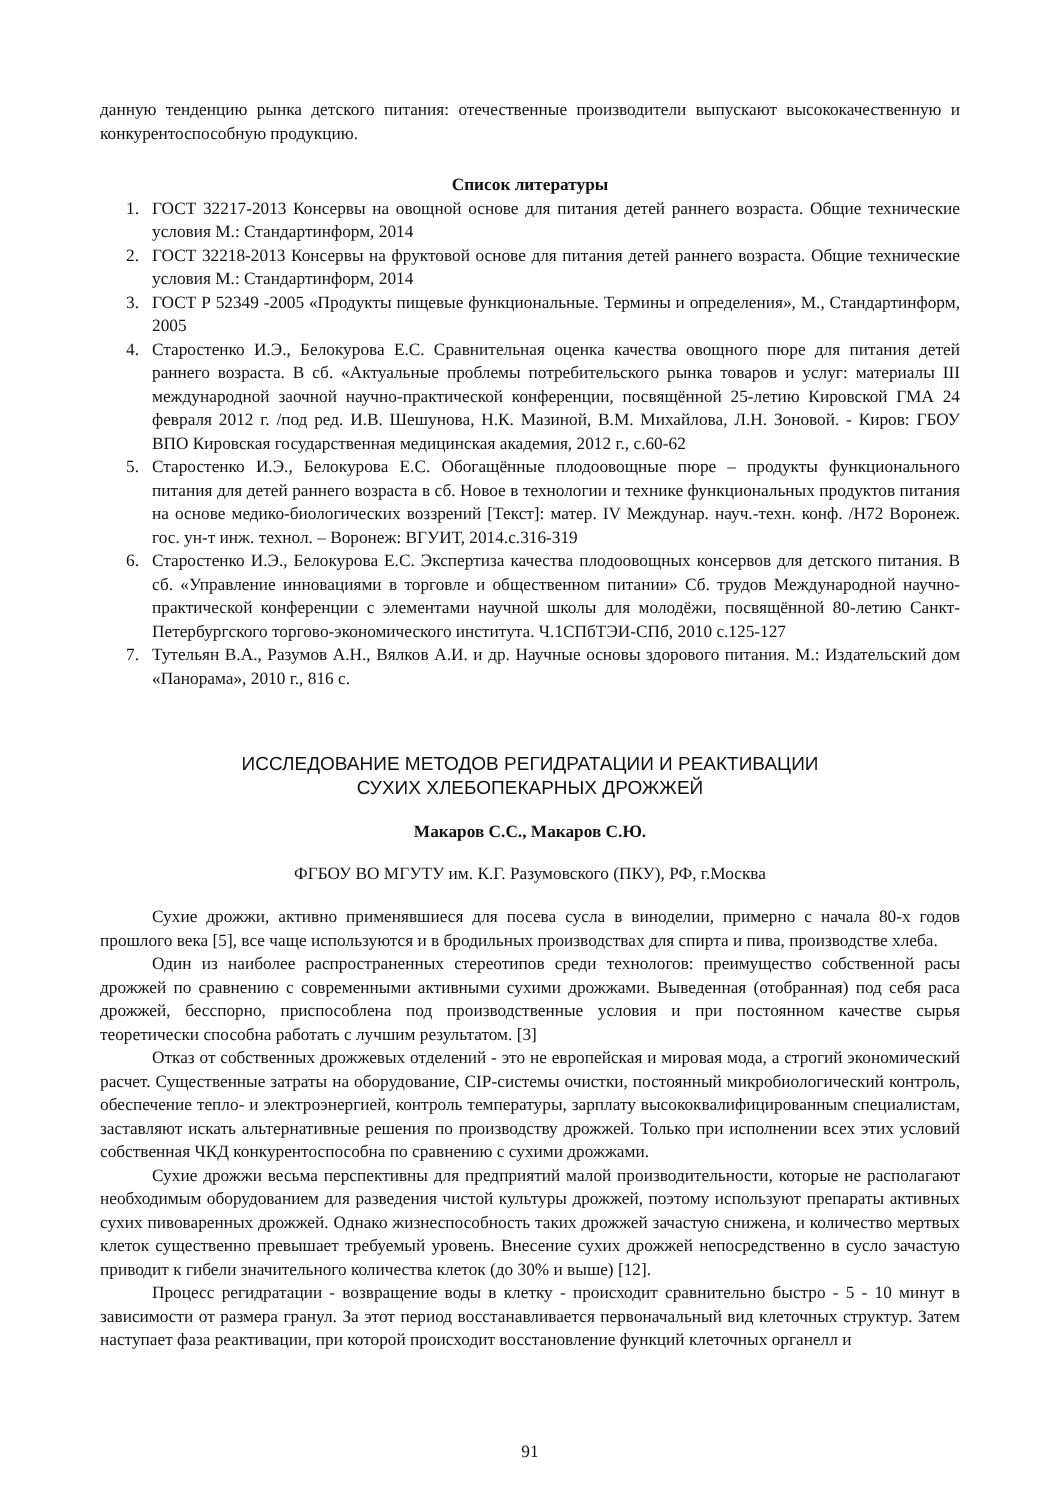данную тенденцию рынка детского питания: отечественные производители выпускают высококачественную и конкурентоспособную продукцию.
Список литературы
1. ГОСТ 32217-2013 Консервы на овощной основе для питания детей раннего возраста. Общие технические условия М.: Стандартинформ, 2014
2. ГОСТ 32218-2013 Консервы на фруктовой основе для питания детей раннего возраста. Общие технические условия М.: Стандартинформ, 2014
3. ГОСТ Р 52349 -2005 «Продукты пищевые функциональные. Термины и определения», М., Стандартинформ, 2005
4. Старостенко И.Э., Белокурова Е.С. Сравнительная оценка качества овощного пюре для питания детей раннего возраста. В сб. «Актуальные проблемы потребительского рынка товаров и услуг: материалы III международной заочной научно-практической конференции, посвящённой 25-летию Кировской ГМА 24 февраля 2012 г. /под ред. И.В. Шешунова, Н.К. Мазиной, В.М. Михайлова, Л.Н. Зоновой. - Киров: ГБОУ ВПО Кировская государственная медицинская академия, 2012 г., с.60-62
5. Старостенко И.Э., Белокурова Е.С. Обогащённые плодоовощные пюре – продукты функционального питания для детей раннего возраста в сб. Новое в технологии и технике функциональных продуктов питания на основе медико-биологических воззрений [Текст]: матер. IV Междунар. науч.-техн. конф. /Н72 Воронеж. гос. ун-т инж. технол. – Воронеж: ВГУИТ, 2014.с.316-319
6. Старостенко И.Э., Белокурова Е.С. Экспертиза качества плодоовощных консервов для детского питания. В сб. «Управление инновациями в торговле и общественном питании» Сб. трудов Международной научно-практической конференции с элементами научной школы для молодёжи, посвящённой 80-летию Санкт-Петербургского торгово-экономического института. Ч.1СПбТЭИ-СПб, 2010 с.125-127
7. Тутельян В.А., Разумов А.Н., Вялков А.И. и др. Научные основы здорового питания. М.: Издательский дом «Панорама», 2010 г., 816 с.
ИССЛЕДОВАНИЕ МЕТОДОВ РЕГИДРАТАЦИИ И РЕАКТИВАЦИИ
СУХИХ ХЛЕБОПЕКАРНЫХ ДРОЖЖЕЙ
Макаров С.С., Макаров С.Ю.
ФГБОУ ВО МГУТУ им. К.Г. Разумовского (ПКУ), РФ, г.Москва
Сухие дрожжи, активно применявшиеся для посева сусла в виноделии, примерно с начала 80-х годов прошлого века [5], все чаще используются и в бродильных производствах для спирта и пива, производстве хлеба.
Один из наиболее распространенных стереотипов среди технологов: преимущество собственной расы дрожжей по сравнению с современными активными сухими дрожжами. Выведенная (отобранная) под себя раса дрожжей, бесспорно, приспособлена под производственные условия и при постоянном качестве сырья теоретически способна работать с лучшим результатом. [3]
Отказ от собственных дрожжевых отделений - это не европейская и мировая мода, а строгий экономический расчет. Существенные затраты на оборудование, CIP-системы очистки, постоянный микробиологический контроль, обеспечение тепло- и электроэнергией, контроль температуры, зарплату высококвалифицированным специалистам, заставляют искать альтернативные решения по производству дрожжей. Только при исполнении всех этих условий собственная ЧКД конкурентоспособна по сравнению с сухими дрожжами.
Сухие дрожжи весьма перспективны для предприятий малой производительности, которые не располагают необходимым оборудованием для разведения чистой культуры дрожжей, поэтому используют препараты активных сухих пивоваренных дрожжей. Однако жизнеспособность таких дрожжей зачастую снижена, и количество мертвых клеток существенно превышает требуемый уровень. Внесение сухих дрожжей непосредственно в сусло зачастую приводит к гибели значительного количества клеток (до 30% и выше) [12].
Процесс регидратации - возвращение воды в клетку - происходит сравнительно быстро - 5 - 10 минут в зависимости от размера гранул. За этот период восстанавливается первоначальный вид клеточных структур. Затем наступает фаза реактивации, при которой происходит восстановление функций клеточных органелл и
91